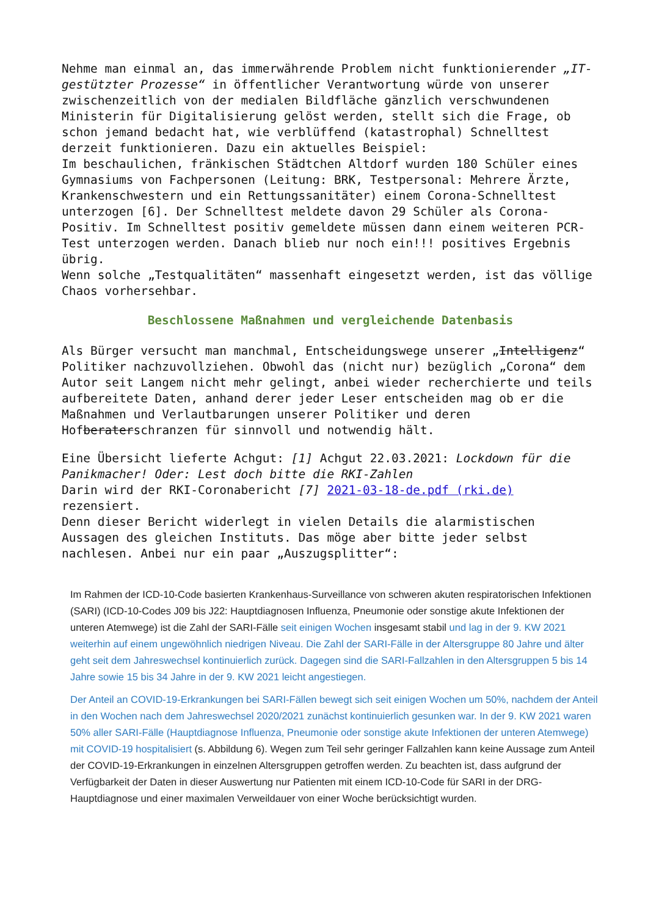Nehme man einmal an, das immerwährende Problem nicht funktionierender „IT-gestützter Prozesse“ in öffentlicher Verantwortung würde von unserer zwischenzeitlich von der medialen Bildfläche gänzlich verschwundenen Ministerin für Digitalisierung gelöst werden, stellt sich die Frage, ob schon jemand bedacht hat, wie verblüffend (katastrophal) Schnelltest derzeit funktionieren. Dazu ein aktuelles Beispiel:
Im beschaulichen, fränkischen Städtchen Altdorf wurden 180 Schüler eines Gymnasiums von Fachpersonen (Leitung: BRK, Testpersonal: Mehrere Ärzte, Krankenschwestern und ein Rettungssanitäter) einem Corona-Schnelltest unterzogen [6]. Der Schnelltest meldete davon 29 Schüler als Corona-Positiv. Im Schnelltest positiv gemeldete müssen dann einem weiteren PCR-Test unterzogen werden. Danach blieb nur noch ein!!! positives Ergebnis übrig.
Wenn solche „Testqualitäten“ massenhaft eingesetzt werden, ist das völlige Chaos vorhersehbar.
Beschlossene Maßnahmen und vergleichende Datenbasis
Als Bürger versucht man manchmal, Entscheidungswege unserer „Intelligenz“ Politiker nachzuvollziehen. Obwohl das (nicht nur) bezüglich „Corona“ dem Autor seit Langem nicht mehr gelingt, anbei wieder recherchierte und teils aufbereitete Daten, anhand derer jeder Leser entscheiden mag ob er die Maßnahmen und Verlautbarungen unserer Politiker und deren Hofberaterschranzen für sinnvoll und notwendig hält.
Eine Übersicht lieferte Achgut: [1] Achgut 22.03.2021: Lockdown für die Panikmacher! Oder: Lest doch bitte die RKI-Zahlen
Darin wird der RKI-Coronabericht [7] 2021-03-18-de.pdf (rki.de) rezensiert.
Denn dieser Bericht widerlegt in vielen Details die alarmistischen Aussagen des gleichen Instituts. Das möge aber bitte jeder selbst nachlesen. Anbei nur ein paar „Auszugsplitter“:
Im Rahmen der ICD-10-Code basierten Krankenhaus-Surveillance von schweren akuten respiratorischen Infektionen (SARI) (ICD-10-Codes J09 bis J22: Hauptdiagnosen Influenza, Pneumonie oder sonstige akute Infektionen der unteren Atemwege) ist die Zahl der SARI-Fälle seit einigen Wochen insgesamt stabil und lag in der 9. KW 2021 weiterhin auf einem ungewöhnlich niedrigen Niveau. Die Zahl der SARI-Fälle in der Altersgruppe 80 Jahre und älter geht seit dem Jahreswechsel kontinuierlich zurück. Dagegen sind die SARI-Fallzahlen in den Altersgruppen 5 bis 14 Jahre sowie 15 bis 34 Jahre in der 9. KW 2021 leicht angestiegen.
Der Anteil an COVID-19-Erkrankungen bei SARI-Fällen bewegt sich seit einigen Wochen um 50%, nachdem der Anteil in den Wochen nach dem Jahreswechsel 2020/2021 zunächst kontinuierlich gesunken war. In der 9. KW 2021 waren 50% aller SARI-Fälle (Hauptdiagnose Influenza, Pneumonie oder sonstige akute Infektionen der unteren Atemwege) mit COVID-19 hospitalisiert (s. Abbildung 6). Wegen zum Teil sehr geringer Fallzahlen kann keine Aussage zum Anteil der COVID-19-Erkrankungen in einzelnen Altersgruppen getroffen werden. Zu beachten ist, dass aufgrund der Verfügbarkeit der Daten in dieser Auswertung nur Patienten mit einem ICD-10-Code für SARI in der DRG-Hauptdiagnose und einer maximalen Verweildauer von einer Woche berücksichtigt wurden.